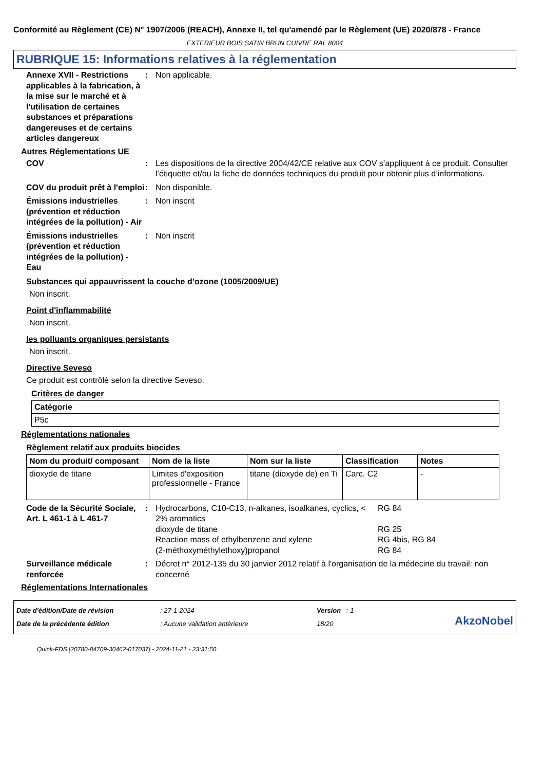Conformité au Règlement (CE) N° 1907/2006 (REACH), Annexe II, tel qu'amendé par le Règlement (UE) 2020/878 - France
EXTERIEUR BOIS SATIN BRUN CUIVRE RAL 8004
RUBRIQUE 15: Informations relatives à la réglementation
Annexe XVII - Restrictions applicables à la fabrication, à la mise sur le marché et à l'utilisation de certaines substances et préparations dangereuses et de certains articles dangereux
: Non applicable.
Autres Réglementations UE
COV : Les dispositions de la directive 2004/42/CE relative aux COV s’appliquent à ce produit. Consulter l’étiquette et/ou la fiche de données techniques du produit pour obtenir plus d’informations.
COV du produit prêt à l'emploi
: Non disponible.
Émissions industrielles (prévention et réduction intégrées de la pollution) - Air
: Non inscrit
Émissions industrielles (prévention et réduction intégrées de la pollution) - Eau
: Non inscrit
Substances qui appauvrissent la couche d’ozone (1005/2009/UE)
Non inscrit.
Point d'inflammabilité
Non inscrit.
les polluants organiques persistants
Non inscrit.
Directive Seveso
Ce produit est contrôlé selon la directive Seveso.
Critères de danger
| Catégorie |
| --- |
| P5c |
Réglementations nationales
Règlement relatif aux produits biocides
| Nom du produit/ composant | Nom de la liste | Nom sur la liste | Classification | Notes |
| --- | --- | --- | --- | --- |
| dioxyde de titane | Limites d'exposition professionnelle - France | titane (dioxyde de) en Ti | Carc. C2 | - |
Code de la Sécurité Sociale, Art. L 461-1 à L 461-7
: Hydrocarbons, C10-C13, n-alkanes, isoalkanes, cyclics, < 2% aromatics
RG 84
dioxyde de titane RG 25
Reaction mass of ethylbenzene and xylene RG 4bis, RG 84
(2-méthoxyméthylethoxy)propanol RG 84
Surveillance médicale renforcée
: Décret n° 2012-135 du 30 janvier 2012 relatif à l'organisation de la médecine du travail: non concerné
Réglementations Internationales
Date d'édition/Date de révision
Date de la précédente édition
: 27-1-2024
: Aucune validation antérieure
Version : 1
18/20
AkzoNobel
Quick-FDS [20780-84709-30462-017037] - 2024-11-21 - 23:31:50